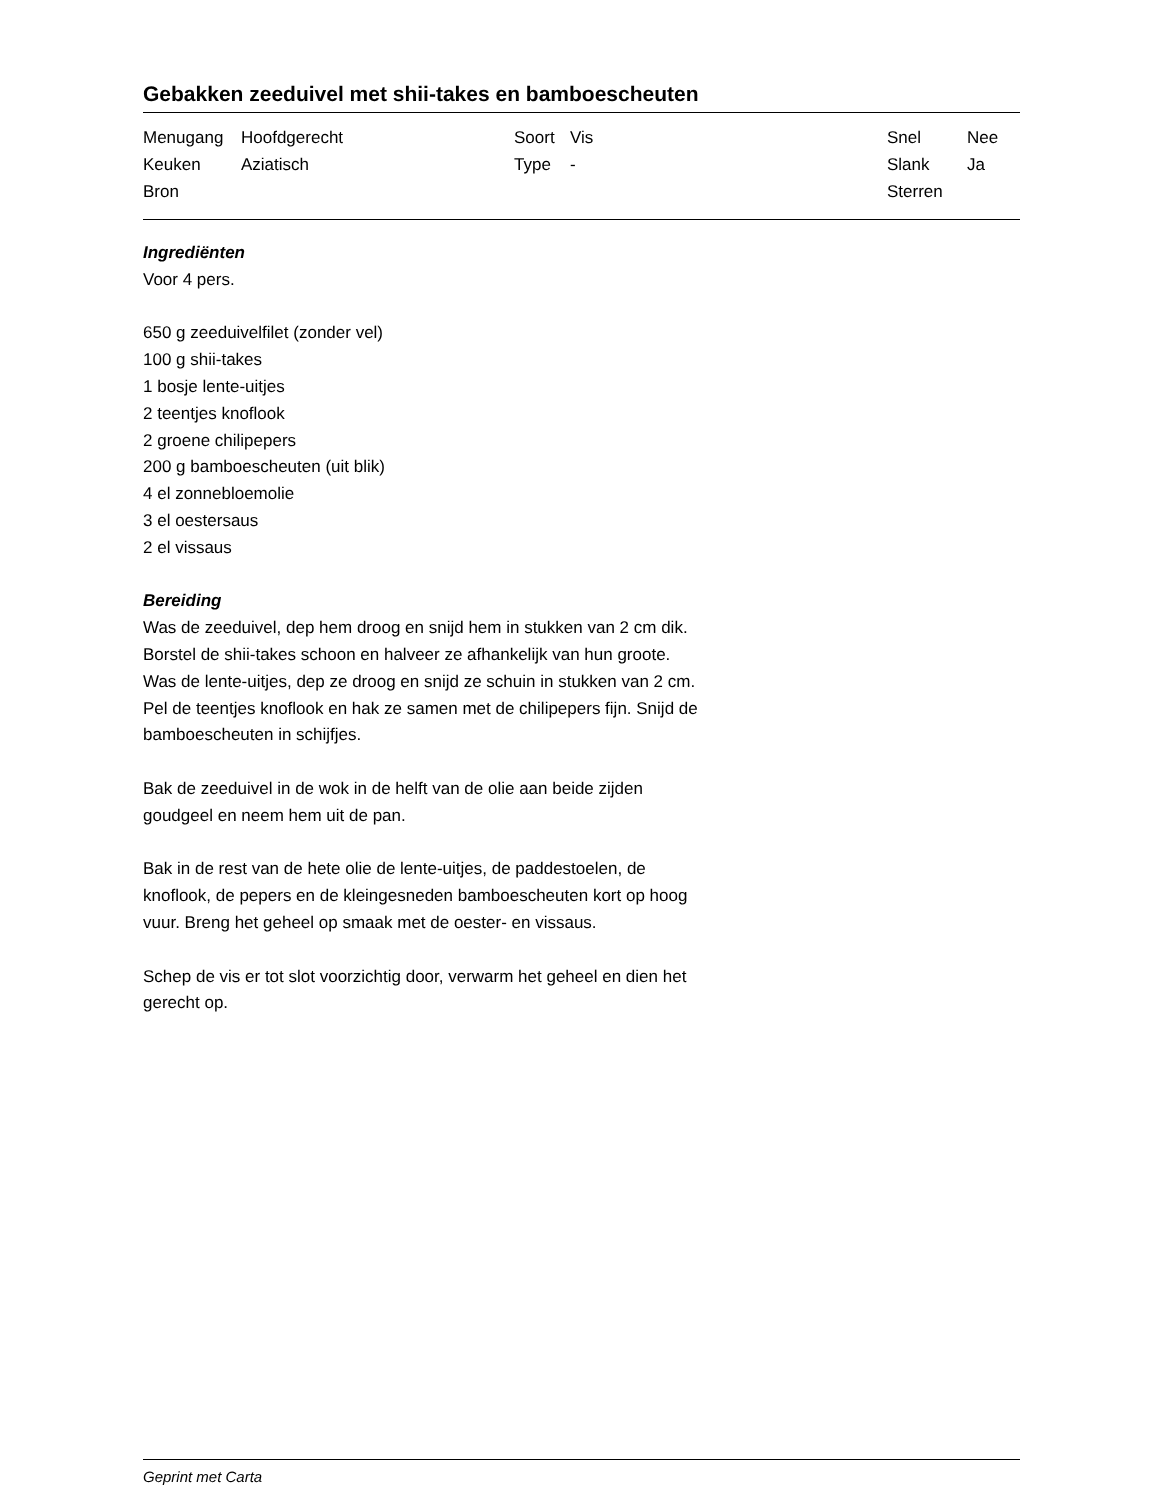Gebakken zeeduivel met shii-takes en bamboescheuten
| Menugang | Hoofdgerecht | Soort | Vis | Snel | Nee |
| Keuken | Aziatisch | Type | - | Slank | Ja |
| Bron | | | | Sterren | |
Ingrediënten
Voor 4 pers.
650 g zeeduivelfilet (zonder vel)
100 g shii-takes
1 bosje lente-uitjes
2 teentjes knoflook
2 groene chilipepers
200 g bamboescheuten (uit blik)
4 el zonnebloemolie
3 el oestersaus
2 el vissaus
Bereiding
Was de zeeduivel, dep hem droog en snijd hem in stukken van 2 cm dik. Borstel de shii-takes schoon en halveer ze afhankelijk van hun groote. Was de lente-uitjes, dep ze droog en snijd ze schuin in stukken van 2 cm. Pel de teentjes knoflook en hak ze samen met de chilipepers fijn. Snijd de bamboescheuten in schijfjes.
Bak de zeeduivel in de wok in de helft van de olie aan beide zijden goudgeel en neem hem uit de pan.
Bak in de rest van de hete olie de lente-uitjes, de paddestoelen, de knoflook, de pepers en de kleingesneden bamboescheuten kort op hoog vuur. Breng het geheel op smaak met de oester- en vissaus.
Schep de vis er tot slot voorzichtig door, verwarm het geheel en dien het gerecht op.
Geprint met Carta